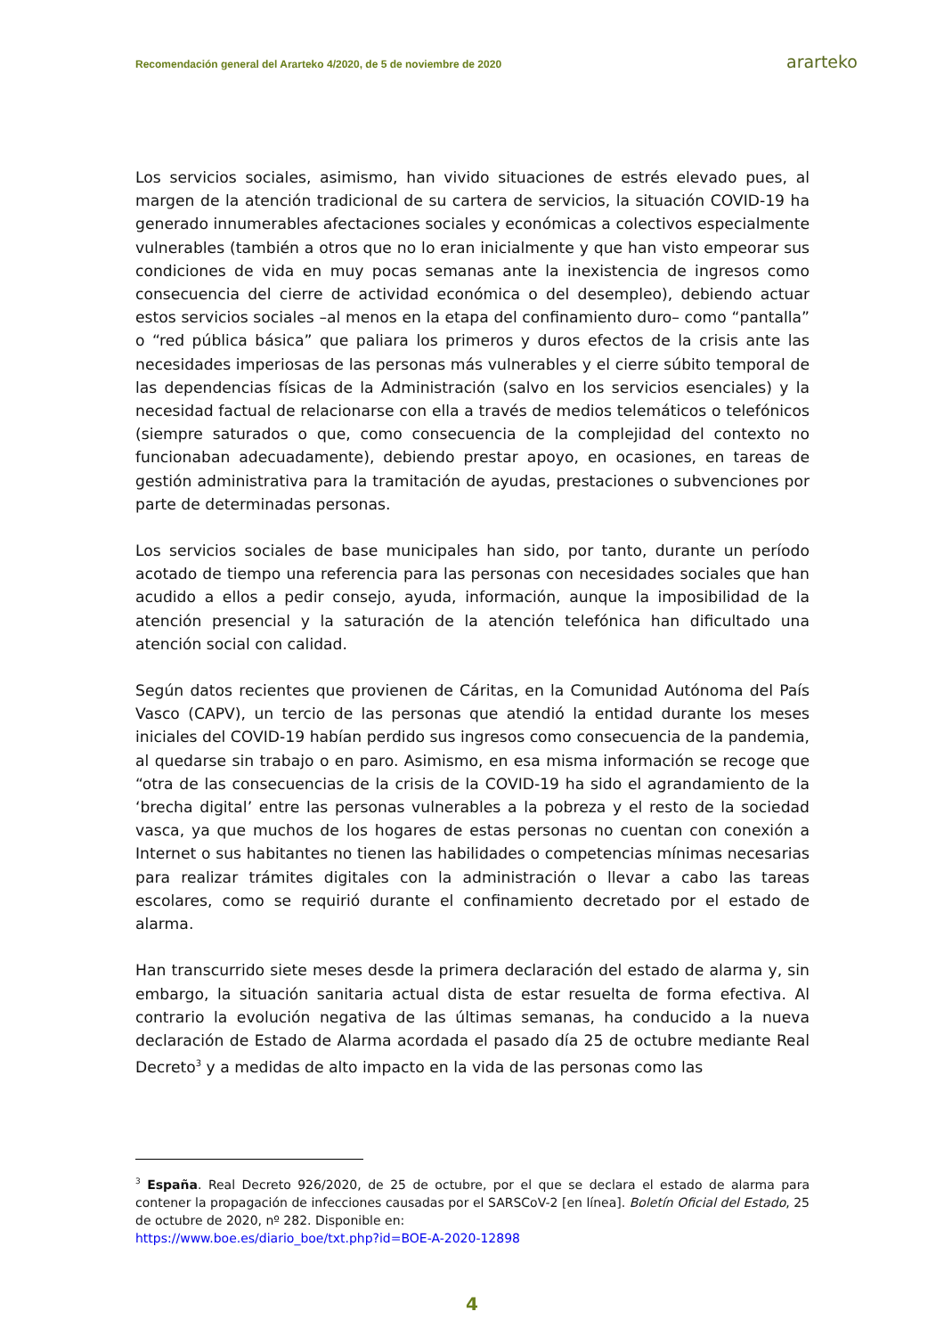Recomendación general del Ararteko 4/2020, de 5 de noviembre de 2020 ararteko
Los servicios sociales, asimismo, han vivido situaciones de estrés elevado pues, al margen de la atención tradicional de su cartera de servicios, la situación COVID-19 ha generado innumerables afectaciones sociales y económicas a colectivos especialmente vulnerables (también a otros que no lo eran inicialmente y que han visto empeorar sus condiciones de vida en muy pocas semanas ante la inexistencia de ingresos como consecuencia del cierre de actividad económica o del desempleo), debiendo actuar estos servicios sociales –al menos en la etapa del confinamiento duro– como “pantalla” o “red pública básica” que paliara los primeros y duros efectos de la crisis ante las necesidades imperiosas de las personas más vulnerables y el cierre súbito temporal de las dependencias físicas de la Administración (salvo en los servicios esenciales) y la necesidad factual de relacionarse con ella a través de medios telemáticos o telefónicos (siempre saturados o que, como consecuencia de la complejidad del contexto no funcionaban adecuadamente), debiendo prestar apoyo, en ocasiones, en tareas de gestión administrativa para la tramitación de ayudas, prestaciones o subvenciones por parte de determinadas personas.
Los servicios sociales de base municipales han sido, por tanto, durante un período acotado de tiempo una referencia para las personas con necesidades sociales que han acudido a ellos a pedir consejo, ayuda, información, aunque la imposibilidad de la atención presencial y la saturación de la atención telefónica han dificultado una atención social con calidad.
Según datos recientes que provienen de Cáritas, en la Comunidad Autónoma del País Vasco (CAPV), un tercio de las personas que atendió la entidad durante los meses iniciales del COVID-19 habían perdido sus ingresos como consecuencia de la pandemia, al quedarse sin trabajo o en paro. Asimismo, en esa misma información se recoge que “otra de las consecuencias de la crisis de la COVID-19 ha sido el agrandamiento de la ‘brecha digital’ entre las personas vulnerables a la pobreza y el resto de la sociedad vasca, ya que muchos de los hogares de estas personas no cuentan con conexión a Internet o sus habitantes no tienen las habilidades o competencias mínimas necesarias para realizar trámites digitales con la administración o llevar a cabo las tareas escolares, como se requirió durante el confinamiento decretado por el estado de alarma.
Han transcurrido siete meses desde la primera declaración del estado de alarma y, sin embargo, la situación sanitaria actual dista de estar resuelta de forma efectiva. Al contrario la evolución negativa de las últimas semanas, ha conducido a la nueva declaración de Estado de Alarma acordada el pasado día 25 de octubre mediante Real Decreto<sup>3</sup> y a medidas de alto impacto en la vida de las personas como las
<sup>3</sup> España. Real Decreto 926/2020, de 25 de octubre, por el que se declara el estado de alarma para contener la propagación de infecciones causadas por el SARSCoV-2 [en línea]. Boletín Oficial del Estado, 25 de octubre de 2020, nº 282. Disponible en:
https://www.boe.es/diario_boe/txt.php?id=BOE-A-2020-12898
4